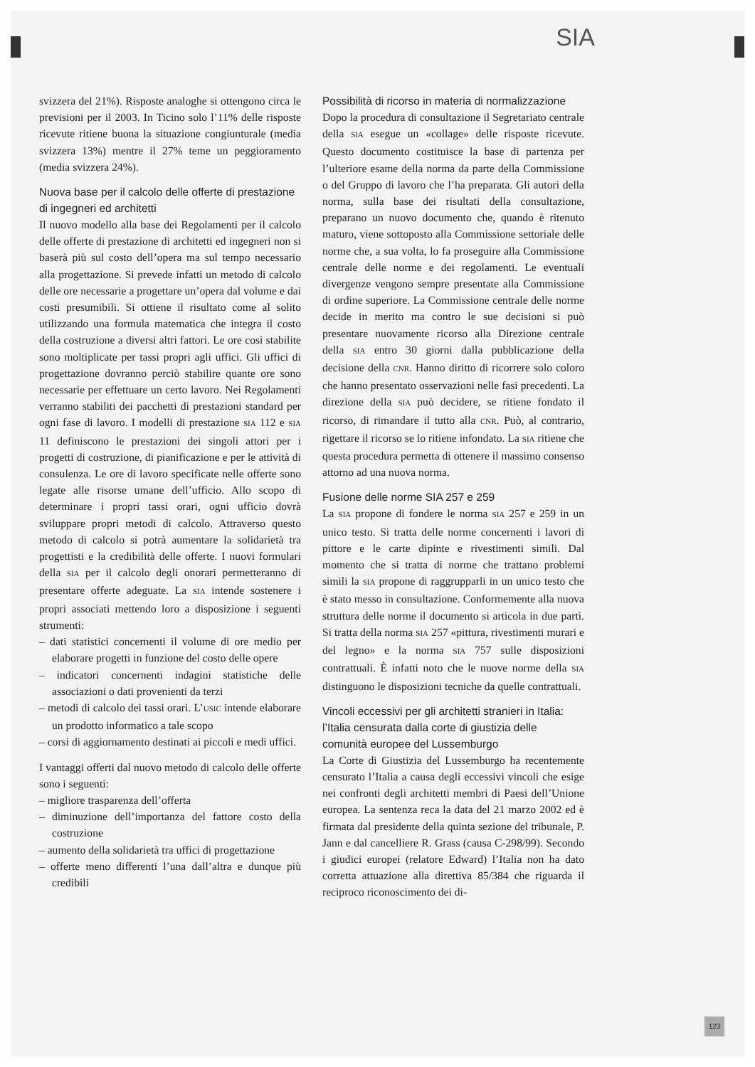SIA
svizzera del 21%). Risposte analoghe si ottengono circa le previsioni per il 2003. In Ticino solo l’11% delle risposte ricevute ritiene buona la situazione congiunturale (media svizzera 13%) mentre il 27% teme un peggioramento (media svizzera 24%).
Nuova base per il calcolo delle offerte di prestazione di ingegneri ed architetti
Il nuovo modello alla base dei Regolamenti per il calcolo delle offerte di prestazione di architetti ed ingegneri non si baserà più sul costo dell’opera ma sul tempo necessario alla progettazione. Si prevede infatti un metodo di calcolo delle ore necessarie a progettare un’opera dal volume e dai costi presumibili. Si ottiene il risultato come al solito utilizzando una formula matematica che integra il costo della costruzione a diversi altri fattori. Le ore così stabilite sono moltiplicate per tassi propri agli uffici. Gli uffici di progettazione dovranno perciò stabilire quante ore sono necessarie per effettuare un certo lavoro. Nei Regolamenti verranno stabiliti dei pacchetti di prestazioni standard per ogni fase di lavoro. I modelli di prestazione SIA 112 e SIA 11 definiscono le prestazioni dei singoli attori per i progetti di costruzione, di pianificazione e per le attività di consulenza. Le ore di lavoro specificate nelle offerte sono legate alle risorse umane dell’ufficio. Allo scopo di determinare i propri tassi orari, ogni ufficio dovrà sviluppare propri metodi di calcolo. Attraverso questo metodo di calcolo si potrà aumentare la solidarietà tra progettisti e la credibilità delle offerte. I nuovi formulari della SIA per il calcolo degli onorari permetteranno di presentare offerte adeguate. La SIA intende sostenere i propri associati mettendo loro a disposizione i seguenti strumenti:
– dati statistici concernenti il volume di ore medio per elaborare progetti in funzione del costo delle opere
– indicatori concernenti indagini statistiche delle associazioni o dati provenienti da terzi
– metodi di calcolo dei tassi orari. L’USIC intende elaborare un prodotto informatico a tale scopo
– corsi di aggiornamento destinati ai piccoli e medi uffici.
I vantaggi offerti dal nuovo metodo di calcolo delle offerte sono i seguenti:
– migliore trasparenza dell’offerta
– diminuzione dell’importanza del fattore costo della costruzione
– aumento della solidarietà tra uffici di progettazione
– offerte meno differenti l’una dall’altra e dunque più credibili
Possibilità di ricorso in materia di normalizzazione
Dopo la procedura di consultazione il Segretariato centrale della SIA esegue un «collage» delle risposte ricevute. Questo documento costituisce la base di partenza per l’ulteriore esame della norma da parte della Commissione o del Gruppo di lavoro che l’ha preparata. Gli autori della norma, sulla base dei risultati della consultazione, preparano un nuovo documento che, quando è ritenuto maturo, viene sottoposto alla Commissione settoriale delle norme che, a sua volta, lo fa proseguire alla Commissione centrale delle norme e dei regolamenti. Le eventuali divergenze vengono sempre presentate alla Commissione di ordine superiore. La Commissione centrale delle norme decide in merito ma contro le sue decisioni si può presentare nuovamente ricorso alla Direzione centrale della SIA entro 30 giorni dalla pubblicazione della decisione della CNR. Hanno diritto di ricorrere solo coloro che hanno presentato osservazioni nelle fasi precedenti. La direzione della SIA può decidere, se ritiene fondato il ricorso, di rimandare il tutto alla CNR. Può, al contrario, rigettare il ricorso se lo ritiene infondato. La SIA ritiene che questa procedura permetta di ottenere il massimo consenso attorno ad una nuova norma.
Fusione delle norme SIA 257 e 259
La SIA propone di fondere le norma SIA 257 e 259 in un unico testo. Si tratta delle norme concernenti i lavori di pittore e le carte dipinte e rivestimenti simili. Dal momento che si tratta di norme che trattano problemi simili la SIA propone di raggrupparli in un unico testo che è stato messo in consultazione. Conformemente alla nuova struttura delle norme il documento si articola in due parti. Si tratta della norma SIA 257 «pittura, rivestimenti murari e del legno» e la norma SIA 757 sulle disposizioni contrattuali. È infatti noto che le nuove norme della SIA distinguono le disposizioni tecniche da quelle contrattuali.
Vincoli eccessivi per gli architetti stranieri in Italia: l’Italia censurata dalla corte di giustizia delle comunità europee del Lussemburgo
La Corte di Giustizia del Lussemburgo ha recentemente censurato l’Italia a causa degli eccessivi vincoli che esige nei confronti degli architetti membri di Paesi dell’Unione europea. La sentenza reca la data del 21 marzo 2002 ed è firmata dal presidente della quinta sezione del tribunale, P. Jann e dal cancelliere R. Grass (causa C-298/99). Secondo i giudici europei (relatore Edward) l’Italia non ha dato corretta attuazione alla direttiva 85/384 che riguarda il reciproco riconoscimento dei di-
123